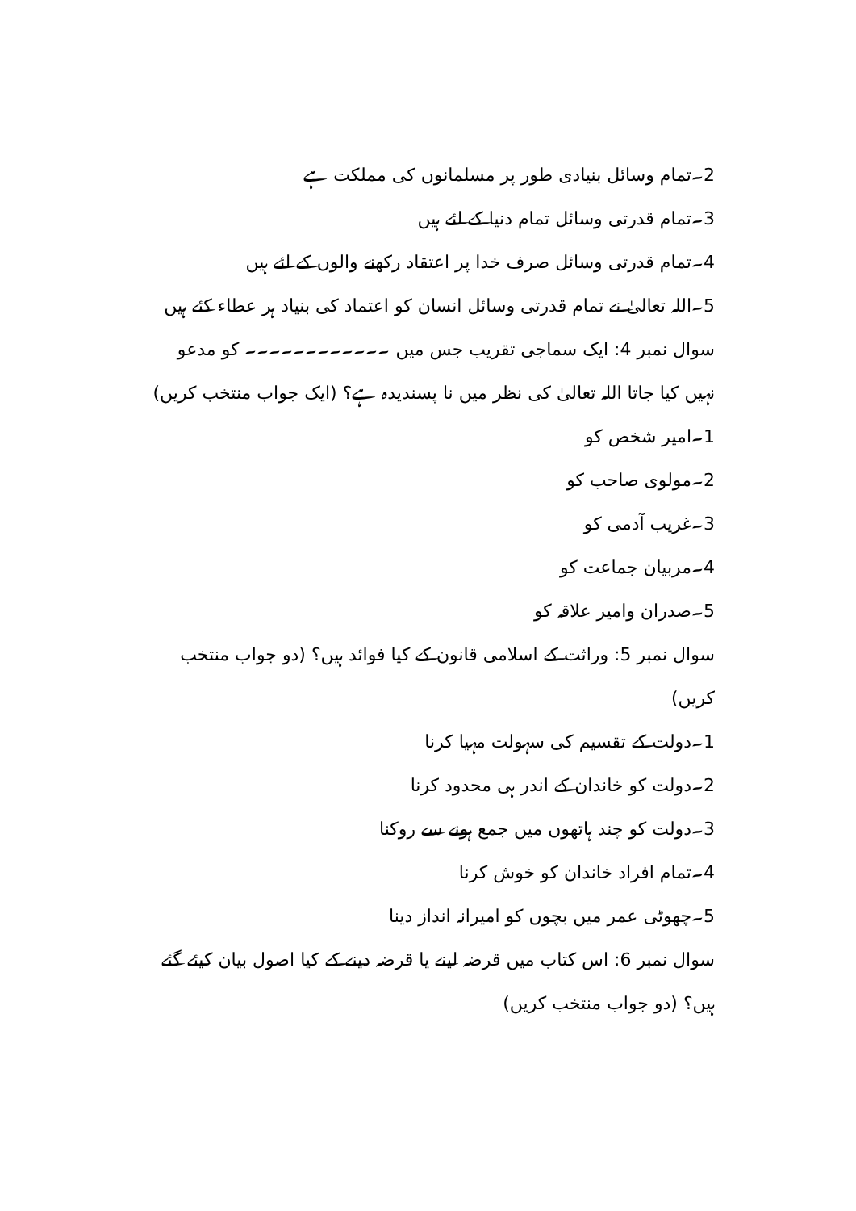2۔تمام وسائل بنیادی طور پر مسلمانوں کی مملکت ہے
3۔تمام قدرتی وسائل تمام دنیا کے لئے ہیں
4۔تمام قدرتی وسائل صرف خدا پر اعتقاد رکھنے والوں کے لئے ہیں
5۔اللہ تعالیٰ نے تمام قدرتی وسائل انسان کو اعتماد کی بنیاد ہر عطاء کئے ہیں
سوال نمبر 4: ایک سماجی تقریب جس میں ۔۔۔۔۔۔۔۔۔۔۔۔ کو مدعو نہیں کیا جاتا اللہ تعالیٰ کی نظر میں نا پسندیدہ ہے؟ (ایک جواب منتخب کریں)
1۔امیر شخص کو
2۔مولوی صاحب کو
3۔غریب آدمی کو
4۔مربیان جماعت کو
5۔صدران وامیر علاقہ کو
سوال نمبر 5: وراثت کے اسلامی قانون کے کیا فوائد ہیں؟ (دو جواب منتخب کریں)
1۔دولت کے تقسیم کی سہولت مہیا کرنا
2۔دولت کو خاندان کے اندر ہی محدود کرنا
3۔دولت کو چند ہاتھوں میں جمع ہونے سے روکنا
4۔تمام افراد خاندان کو خوش کرنا
5۔چھوٹی عمر میں بچوں کو امیرانہ انداز دینا
سوال نمبر 6: اس کتاب میں قرضہ لینے یا قرضہ دینے کے کیا اصول بیان کیئے گئے ہیں؟ (دو جواب منتخب کریں)